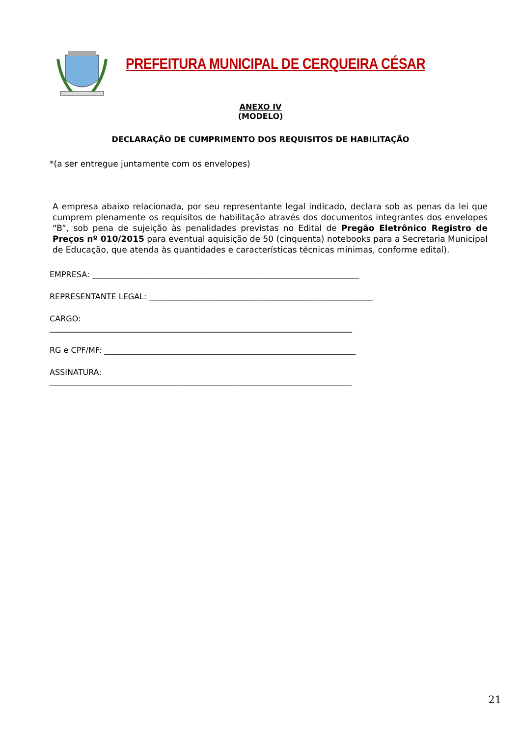PREFEITURA MUNICIPAL DE CERQUEIRA CÉSAR
ANEXO IV
(MODELO)
DECLARAÇÃO DE CUMPRIMENTO DOS REQUISITOS DE HABILITAÇÃO
*(a ser entregue juntamente com os envelopes)
A empresa abaixo relacionada, por seu representante legal indicado, declara sob as penas da lei que cumprem plenamente os requisitos de habilitação através dos documentos integrantes dos envelopes “B”, sob pena de sujeição às penalidades previstas no Edital de Pregão Eletrônico Registro de Preços nº 010/2015 para eventual aquisição de 50 (cinquenta) notebooks para a Secretaria Municipal de Educação, que atenda às quantidades e características técnicas mínimas, conforme edital).
EMPRESA: ____________________________________________________________________
REPRESENTANTE LEGAL: _________________________________________________________
CARGO:
_____________________________________________________________________________
RG e CPF/MF: ________________________________________________________________
ASSINATURA:
_____________________________________________________________________________
21